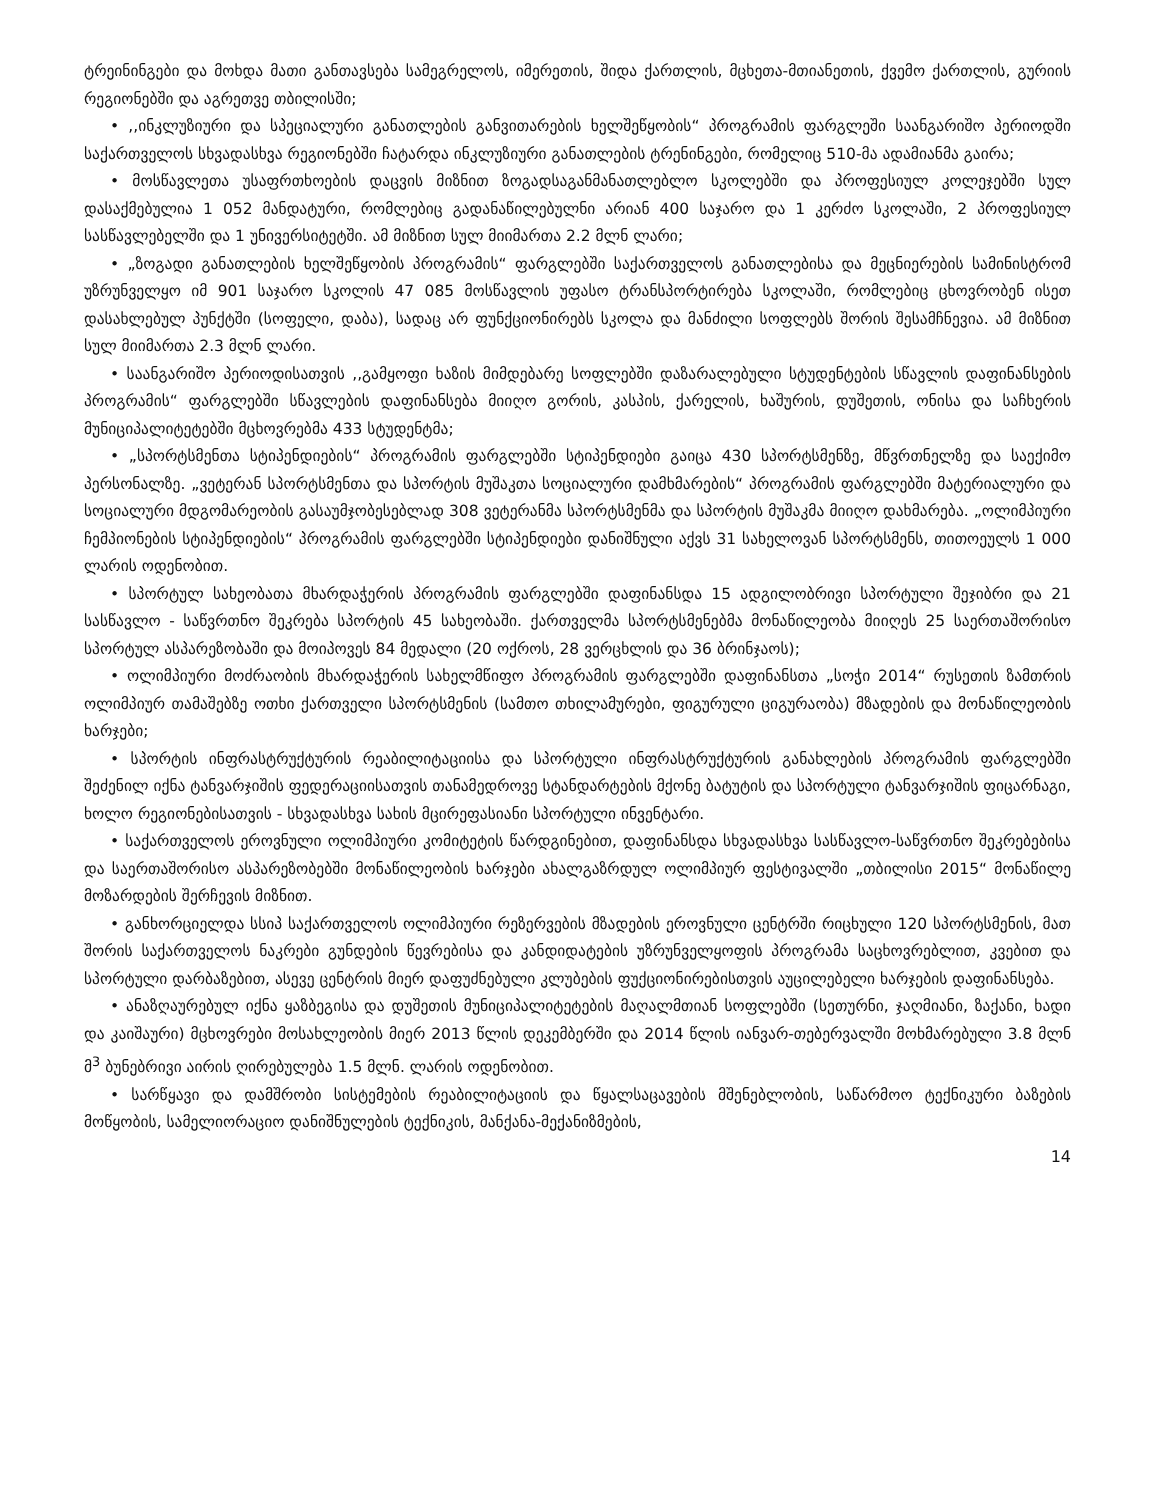ტრეინინგები და მოხდა მათი განთავსება სამეგრელოს, იმერეთის, შიდა ქართლის, მცხეთა-მთიანეთის, ქვემო ქართლის, გურიის რეგიონებში და აგრეთვე თბილისში;
• ,,ინკლუზიური და სპეციალური განათლების განვითარების ხელშეწყობის“ პროგრამის ფარგლეში საანგარიშო პერიოდში საქართველოს სხვადასხვა რეგიონებში ჩატარდა ინკლუზიური განათლების ტრენინგები, რომელიც 510-მა ადამიანმა გაირა;
• მოსწავლეთა უსაფრთხოების დაცვის მიზნით ზოგადსაგანმანათლებლო სკოლებში და პროფესიულ კოლეჯებში სულ დასაქმებულია 1 052 მანდატური, რომლებიც გადანაწილებულნი არიან 400 საჯარო და 1 კერძო სკოლაში, 2 პროფესიულ სასწავლებელში და 1 უნივერსიტეტში. ამ მიზნით სულ მიიმართა 2.2 მლნ ლარი;
• „ზოგადი განათლების ხელშეწყობის პროგრამის“ ფარგლებში საქართველოს განათლებისა და მეცნიერების სამინისტრომ უზრუნველყო იმ 901 საჯარო სკოლის 47 085 მოსწავლის უფასო ტრანსპორტირება სკოლაში, რომლებიც ცხოვრობენ ისეთ დასახლებულ პუნქტში (სოფელი, დაბა), სადაც არ ფუნქციონირებს სკოლა და მანძილი სოფლებს შორის შესამჩნევია. ამ მიზნით სულ მიიმართა 2.3 მლნ ლარი.
• საანგარიშო პერიოდისათვის ,,გამყოფი ხაზის მიმდებარე სოფლებში დაზარალებული სტუდენტების სწავლის დაფინანსების პროგრამის“ ფარგლებში სწავლების დაფინანსება მიიღო გორის, კასპის, ქარელის, ხაშურის, დუშეთის, ონისა და საჩხერის მუნიციპალიტეტებში მცხოვრებმა 433 სტუდენტმა;
• „სპორტსმენთა სტიპენდიების“ პროგრამის ფარგლებში სტიპენდიები გაიცა 430 სპორტსმენზე, მწვრთნელზე და საექიმო პერსონალზე. „ვეტერან სპორტსმენთა და სპორტის მუშაკთა სოციალური დამხმარების“ პროგრამის ფარგლებში მატერიალური და სოციალური მდგომარეობის გასაუმჯობესებლად 308 ვეტერანმა სპორტსმენმა და სპორტის მუშაკმა მიიღო დახმარება. „ოლიმპიური ჩემპიონების სტიპენდიების“ პროგრამის ფარგლებში სტიპენდიები დანიშნული აქვს 31 სახელოვან სპორტსმენს, თითოეულს 1 000 ლარის ოდენობით.
• სპორტულ სახეობათა მხარდაჭერის პროგრამის ფარგლებში დაფინანსდა 15 ადგილობრივი სპორტული შეჯიბრი და 21 სასწავლო - საწვრთნო შეკრება სპორტის 45 სახეობაში. ქართველმა სპორტსმენებმა მონაწილეობა მიიღეს 25 საერთაშორისო სპორტულ ასპარეზობაში და მოიპოვეს 84 მედალი (20 ოქროს, 28 ვერცხლის და 36 ბრინჯაოს);
• ოლიმპიური მოძრაობის მხარდაჭერის სახელმწიფო პროგრამის ფარგლებში დაფინანსთა „სოჭი 2014“ რუსეთის ზამთრის ოლიმპიურ თამაშებზე ოთხი ქართველი სპორტსმენის (სამთო თხილამურები, ფიგურული ციგურაობა) მზადების და მონაწილეობის ხარჯები;
• სპორტის ინფრასტრუქტურის რეაბილიტაციისა და სპორტული ინფრასტრუქტურის განახლების პროგრამის ფარგლებში შეძენილ იქნა ტანვარჯიშის ფედერაციისათვის თანამედროვე სტანდარტების მქონე ბატუტის და სპორტული ტანვარჯიშის ფიცარნაგი, ხოლო რეგიონებისათვის - სხვადასხვა სახის მცირეფასიანი სპორტული ინვენტარი.
• საქართველოს ეროვნული ოლიმპიური კომიტეტის წარდგინებით, დაფინანსდა სხვადასხვა სასწავლო-საწვრთნო შეკრებებისა და საერთაშორისო ასპარეზობებში მონაწილეობის ხარჯები ახალგაზრდულ ოლიმპიურ ფესტივალში „თბილისი 2015“ მონაწილე მოზარდების შერჩევის მიზნით.
• განხორციელდა სსიპ საქართველოს ოლიმპიური რეზერვების მზადების ეროვნული ცენტრში რიცხული 120 სპორტსმენის, მათ შორის საქართველოს ნაკრები გუნდების წევრებისა და კანდიდატების უზრუნველყოფის პროგრამა საცხოვრებლით, კვებით და სპორტული დარბაზებით, ასევე ცენტრის მიერ დაფუძნებული კლუბების ფუქციონირებისთვის აუცილებელი ხარჯების დაფინანსება.
• ანაზღაურებულ იქნა ყაზბეგისა და დუშეთის მუნიციპალიტეტების მაღალმთიან სოფლებში (სეთურნი, ჯაღმიანი, ზაქანი, ხადი და კაიშაური) მცხოვრები მოსახლეობის მიერ 2013 წლის დეკემბერში და 2014 წლის იანვარ-თებერვალში მოხმარებული 3.8 მლნ მ<sup>3</sup> ბუნებრივი აირის ღირებულება 1.5 მლნ. ლარის ოდენობით.
• სარწყავი და დამშრობი სისტემების რეაბილიტაციის და წყალსაცავების მშენებლობის, საწარმოო ტექნიკური ბაზების მოწყობის, სამელიორაციო დანიშნულების ტექნიკის, მანქანა-მექანიზმების,
14